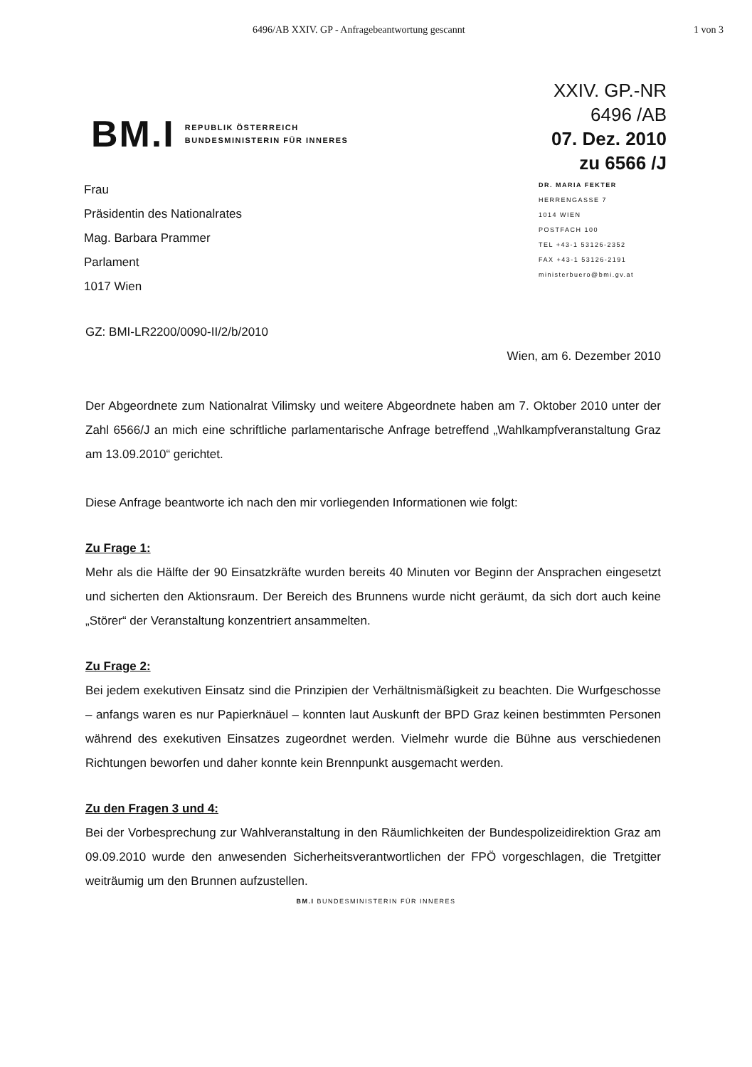6496/AB XXIV. GP - Anfragebeantwortung gescannt 1 von 3
BM.I
REPUBLIK ÖSTERREICH
BUNDESMINISTERIN FÜR INNERES
XXIV. GP.-NR
6496 /AB
07. Dez. 2010
zu 6566 /J
Frau
Präsidentin des Nationalrates
Mag. Barbara Prammer
Parlament
1017 Wien
DR. MARIA FEKTER
HERRENGASSE 7
1014 WIEN
POSTFACH 100
TEL +43-1 53126-2352
FAX +43-1 53126-2191
ministerbuero@bmi.gv.at
GZ: BMI-LR2200/0090-II/2/b/2010
Wien, am 6. Dezember 2010
Der Abgeordnete zum Nationalrat Vilimsky und weitere Abgeordnete haben am 7. Oktober 2010 unter der Zahl 6566/J an mich eine schriftliche parlamentarische Anfrage betreffend „Wahlkampfveranstaltung Graz am 13.09.2010“ gerichtet.
Diese Anfrage beantworte ich nach den mir vorliegenden Informationen wie folgt:
Zu Frage 1:
Mehr als die Hälfte der 90 Einsatzkräfte wurden bereits 40 Minuten vor Beginn der Ansprachen eingesetzt und sicherten den Aktionsraum. Der Bereich des Brunnens wurde nicht geräumt, da sich dort auch keine „Störer“ der Veranstaltung konzentriert ansammelten.
Zu Frage 2:
Bei jedem exekutiven Einsatz sind die Prinzipien der Verhältnismäßigkeit zu beachten. Die Wurfgeschosse – anfangs waren es nur Papierknäuel – konnten laut Auskunft der BPD Graz keinen bestimmten Personen während des exekutiven Einsatzes zugeordnet werden. Vielmehr wurde die Bühne aus verschiedenen Richtungen beworfen und daher konnte kein Brennpunkt ausgemacht werden.
Zu den Fragen 3 und 4:
Bei der Vorbesprechung zur Wahlveranstaltung in den Räumlichkeiten der Bundespolizeidirektion Graz am 09.09.2010 wurde den anwesenden Sicherheitsverantwortlichen der FPÖ vorgeschlagen, die Tretgitter weiträumig um den Brunnen aufzustellen.
BM.I BUNDESMINISTERIN FÜR INNERES